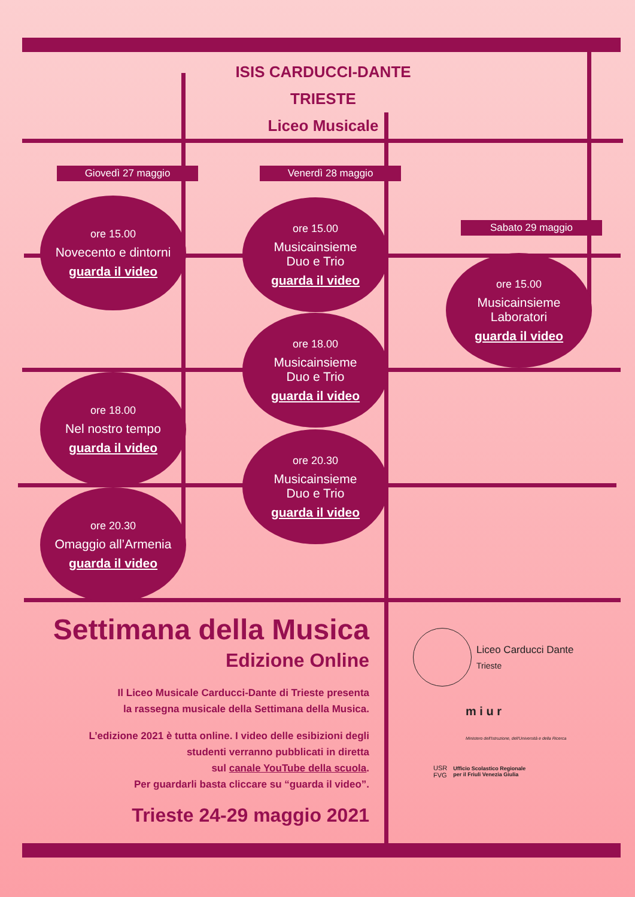ISIS CARDUCCI-DANTE
TRIESTE
Liceo Musicale
Giovedì 27 maggio Venerdì 28 maggio
Sabato 29 maggio
ore 15.00
Novecento e dintorni
guarda il video
ore 18.00
Nel nostro tempo
guarda il video
ore 20.30
Omaggio all’Armenia
guarda il video
ore 15.00
Musicainsieme
Duo e Trio
guarda il video
ore 18.00
Musicainsieme
Duo e Trio
guarda il video
ore 20.30
Musicainsieme
Duo e Trio
guarda il video
ore 15.00
Musicainsieme
Laboratori
guarda il video
Settimana della Musica
Edizione Online
Il Liceo Musicale Carducci-Dante di Trieste presenta
la rassegna musicale della Settimana della Musica.
L’edizione 2021 è tutta online. I video delle esibizioni degli
studenti verranno pubblicati in diretta
sul canale YouTube della scuola.
Per guardarli basta cliccare su “guarda il video”.
Trieste 24-29 maggio 2021
Liceo Carducci Dante
Trieste
m i u r
Ministero dell'Istruzione, dell'Università e della Ricerca
USR
FVG
Ufficio Scolastico Regionale
per il Friuli Venezia Giulia